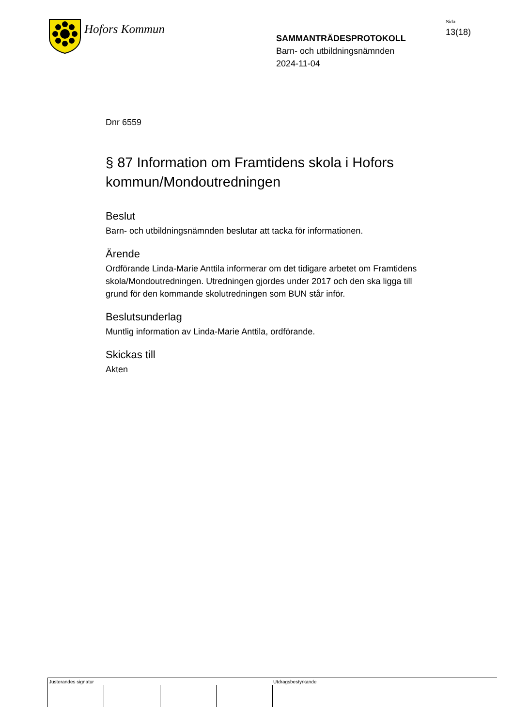Hofors Kommun
SAMMANTRÄDESPROTOKOLL
Barn- och utbildningsnämnden
2024-11-04
Sida
13(18)
Dnr 6559
§ 87 Information om Framtidens skola i Hofors kommun/Mondoutredningen
Beslut
Barn- och utbildningsnämnden beslutar att tacka för informationen.
Ärende
Ordförande Linda-Marie Anttila informerar om det tidigare arbetet om Framtidens skola/Mondoutredningen. Utredningen gjordes under 2017 och den ska ligga till grund för den kommande skolutredningen som BUN står inför.
Beslutsunderlag
Muntlig information av Linda-Marie Anttila, ordförande.
Skickas till
Akten
Justerandes signatur Utdragsbestyrkande